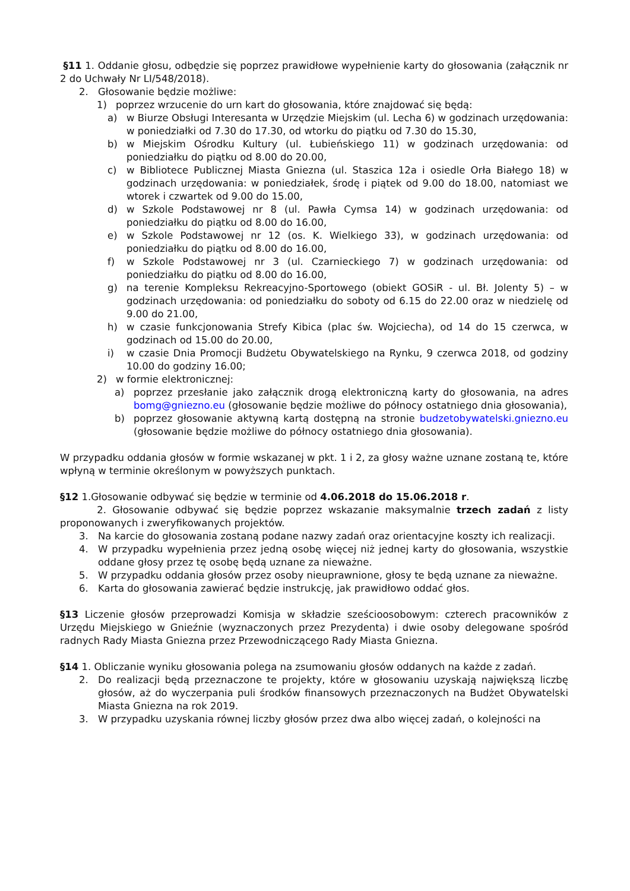§11 1. Oddanie głosu, odbędzie się poprzez prawidłowe wypełnienie karty do głosowania (załącznik nr 2 do Uchwały Nr LI/548/2018).
2. Głosowanie będzie możliwe:
1) poprzez wrzucenie do urn kart do głosowania, które znajdować się będą:
a) w Biurze Obsługi Interesanta w Urzędzie Miejskim (ul. Lecha 6) w godzinach urzędowania: w poniedziałki od 7.30 do 17.30, od wtorku do piątku od 7.30 do 15.30,
b) w Miejskim Ośrodku Kultury (ul. Łubieńskiego 11) w godzinach urzędowania: od poniedziałku do piątku od 8.00 do 20.00,
c) w Bibliotece Publicznej Miasta Gniezna (ul. Staszica 12a i osiedle Orła Białego 18) w godzinach urzędowania: w poniedziałek, środę i piątek od 9.00 do 18.00, natomiast we wtorek i czwartek od 9.00 do 15.00,
d) w Szkole Podstawowej nr 8 (ul. Pawła Cymsa 14) w godzinach urzędowania: od poniedziałku do piątku od 8.00 do 16.00,
e) w Szkole Podstawowej nr 12 (os. K. Wielkiego 33), w godzinach urzędowania: od poniedziałku do piątku od 8.00 do 16.00,
f) w Szkole Podstawowej nr 3 (ul. Czarnieckiego 7) w godzinach urzędowania: od poniedziałku do piątku od 8.00 do 16.00,
g) na terenie Kompleksu Rekreacyjno-Sportowego (obiekt GOSiR - ul. Bł. Jolenty 5) – w godzinach urzędowania: od poniedziałku do soboty od 6.15 do 22.00 oraz w niedzielę od 9.00 do 21.00,
h) w czasie funkcjonowania Strefy Kibica (plac św. Wojciecha), od 14 do 15 czerwca, w godzinach od 15.00 do 20.00,
i) w czasie Dnia Promocji Budżetu Obywatelskiego na Rynku, 9 czerwca 2018, od godziny 10.00 do godziny 16.00;
2) w formie elektronicznej:
a) poprzez przesłanie jako załącznik drogą elektroniczną karty do głosowania, na adres bomg@gniezno.eu (głosowanie będzie możliwe do północy ostatniego dnia głosowania),
b) poprzez głosowanie aktywną kartą dostępną na stronie budzetobywatelski.gniezno.eu (głosowanie będzie możliwe do północy ostatniego dnia głosowania).
W przypadku oddania głosów w formie wskazanej w pkt. 1 i 2, za głosy ważne uznane zostaną te, które wpłyną w terminie określonym w powyższych punktach.
§12 1.Głosowanie odbywać się będzie w terminie od 4.06.2018 do 15.06.2018 r.
2. Głosowanie odbywać się będzie poprzez wskazanie maksymalnie trzech zadań z listy proponowanych i zweryfikowanych projektów.
3. Na karcie do głosowania zostaną podane nazwy zadań oraz orientacyjne koszty ich realizacji.
4. W przypadku wypełnienia przez jedną osobę więcej niż jednej karty do głosowania, wszystkie oddane głosy przez tę osobę będą uznane za nieważne.
5. W przypadku oddania głosów przez osoby nieuprawnione, głosy te będą uznane za nieważne.
6. Karta do głosowania zawierać będzie instrukcję, jak prawidłowo oddać głos.
§13 Liczenie głosów przeprowadzi Komisja w składzie sześcioosobowym: czterech pracowników z Urzędu Miejskiego w Gnieźnie (wyznaczonych przez Prezydenta) i dwie osoby delegowane spośród radnych Rady Miasta Gniezna przez Przewodniczącego Rady Miasta Gniezna.
§14 1. Obliczanie wyniku głosowania polega na zsumowaniu głosów oddanych na każde z zadań.
2. Do realizacji będą przeznaczone te projekty, które w głosowaniu uzyskają największą liczbę głosów, aż do wyczerpania puli środków finansowych przeznaczonych na Budżet Obywatelski Miasta Gniezna na rok 2019.
3. W przypadku uzyskania równej liczby głosów przez dwa albo więcej zadań, o kolejności na